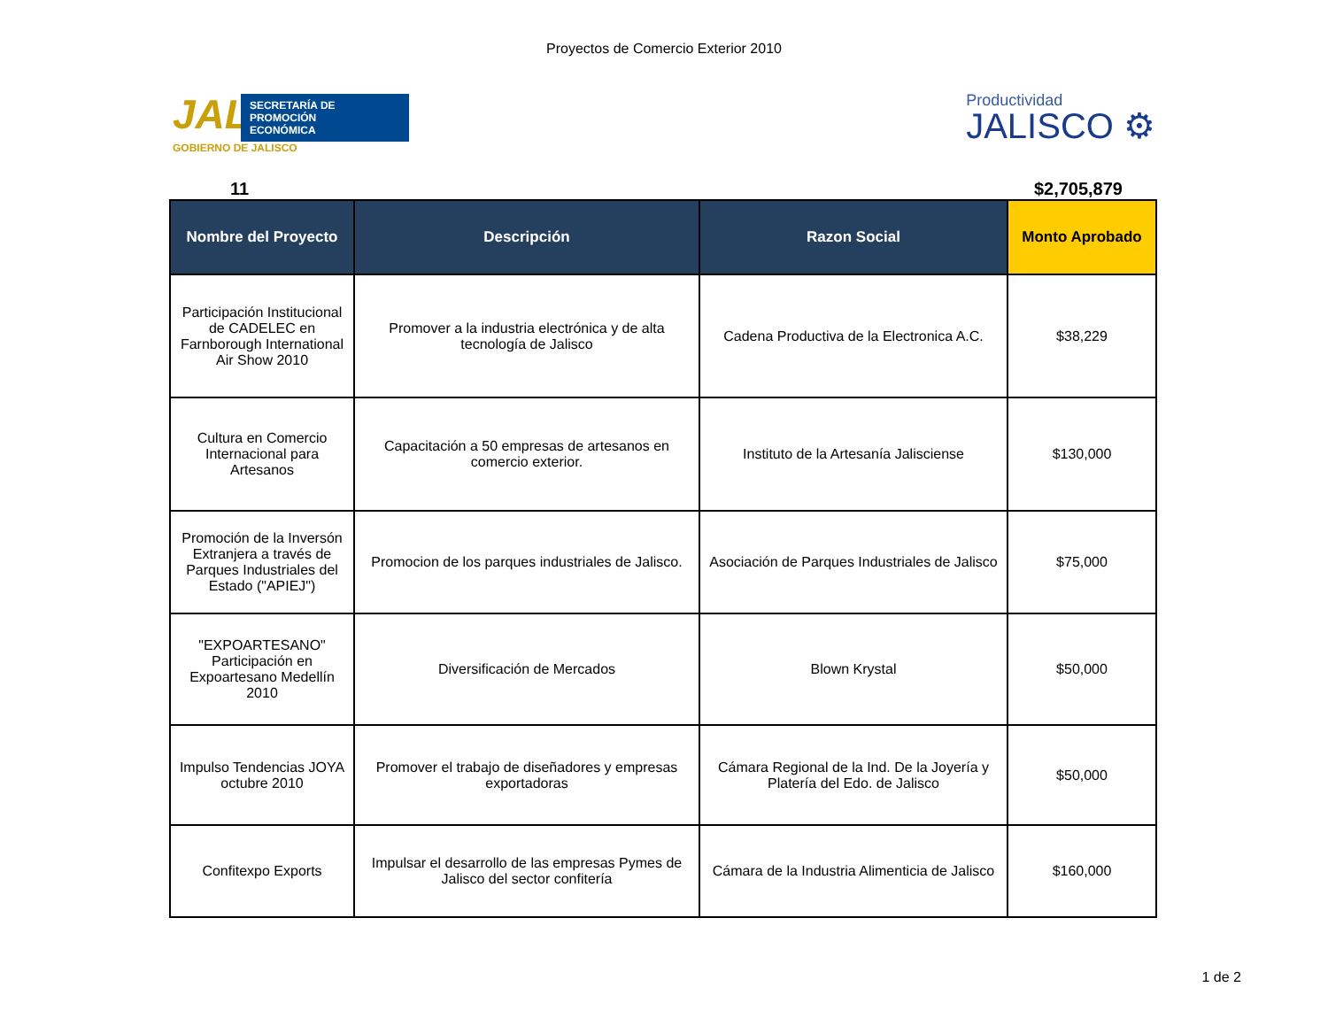Proyectos de Comercio Exterior 2010
JAL
SECRETARÍA DE
PROMOCIÓN
ECONÓMICA
GOBIERNO DE JALISCO
Productividad
JALISCO ⚙
11 $2,705,879
| Nombre del Proyecto | Descripción | Razon Social | Monto Aprobado |
| --- | --- | --- | --- |
| Participación Institucional de CADELEC en Farnborough International Air Show 2010 | Promover a la industria electrónica y de alta tecnología de Jalisco | Cadena Productiva de la Electronica A.C. | $38,229 |
| Cultura en Comercio Internacional para Artesanos | Capacitación a 50 empresas de artesanos en comercio exterior. | Instituto de la Artesanía Jalisciense | $130,000 |
| Promoción de la Inversón Extranjera a través de Parques Industriales del Estado ("APIEJ") | Promocion de los parques industriales de Jalisco. | Asociación de Parques Industriales de Jalisco | $75,000 |
| "EXPOARTESANO" Participación en Expoartesano Medellín 2010 | Diversificación de Mercados | Blown Krystal | $50,000 |
| Impulso Tendencias JOYA octubre 2010 | Promover el trabajo de diseñadores y empresas exportadoras | Cámara Regional de la Ind. De la Joyería y Platería del Edo. de Jalisco | $50,000 |
| Confitexpo Exports | Impulsar el desarrollo de las empresas Pymes de Jalisco del sector confitería | Cámara de la Industria Alimenticia de Jalisco | $160,000 |
1 de 2